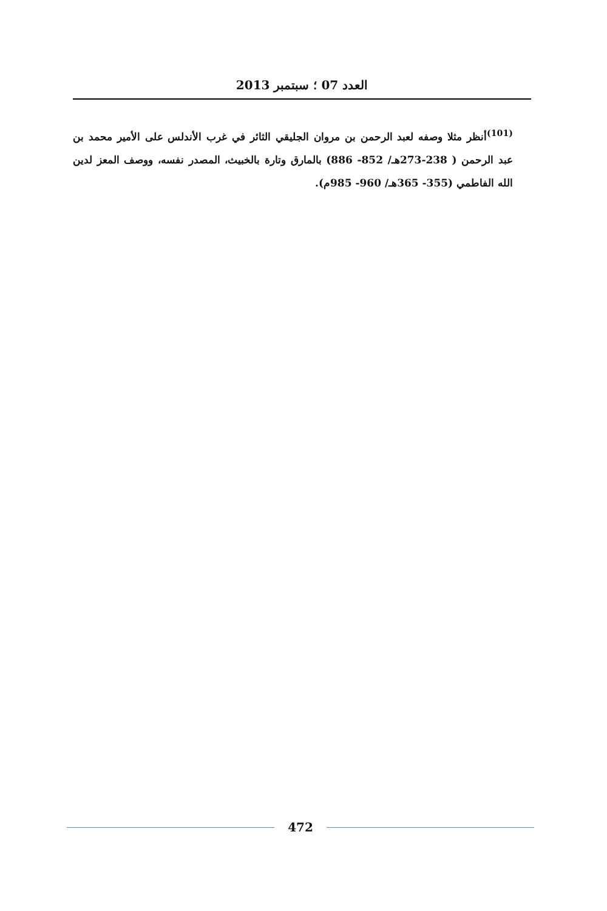العدد 07 ؛ سبتمبر 2013
<sup>(101)</sup> أنظر مثلا وصفه لعبد الرحمن بن مروان الجليقي الثائر في غرب الأندلس على الأمير محمد بن عبد الرحمن ( 238-273هـ/ 852- 886) بالمارق وتارة بالخبيث، المصدر نفسه، ووصف المعز لدين الله الفاطمي (355- 365هـ/ 960- 985م).
472